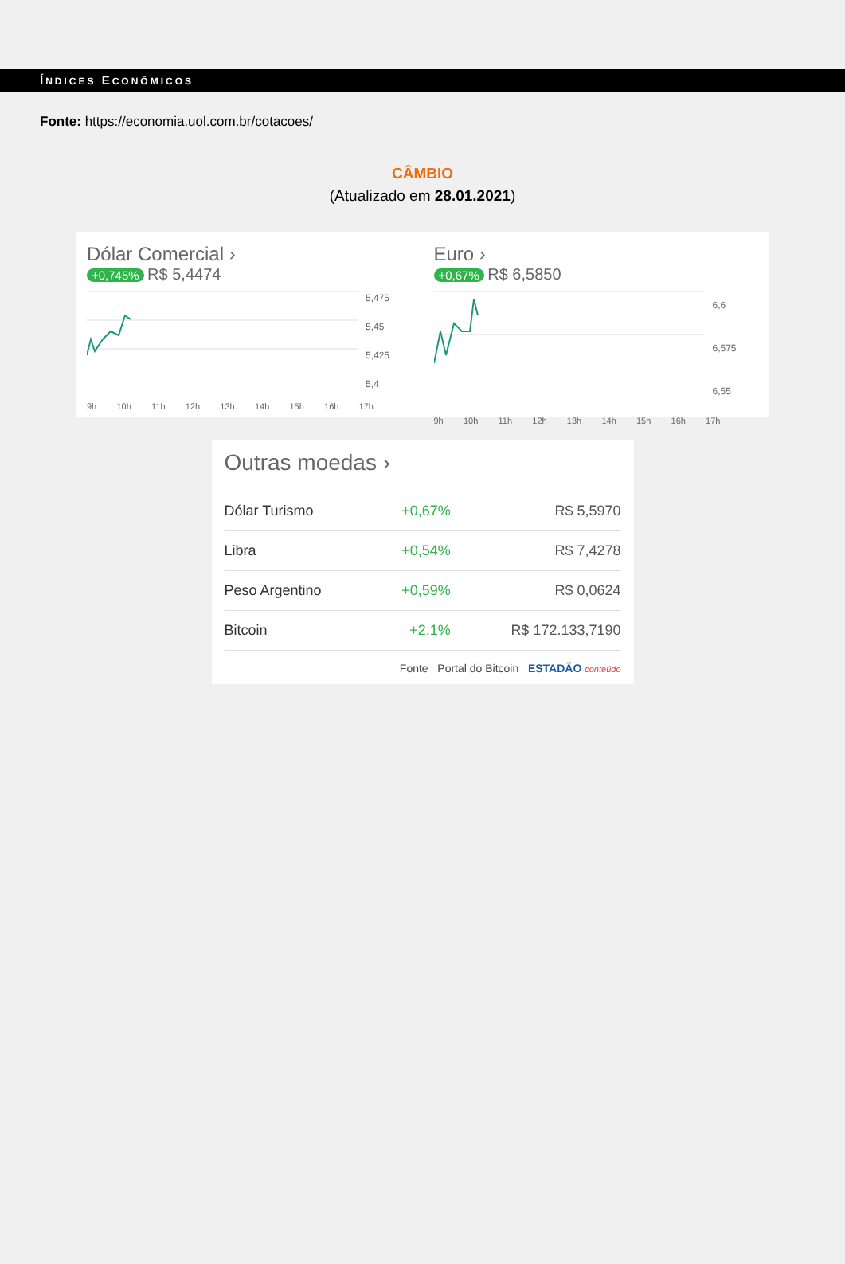ÍNDICES ECONÔMICOS
Fonte: https://economia.uol.com.br/cotacoes/
CÂMBIO
(Atualizado em 28.01.2021)
Dólar Comercial ›
+0,745% R$ 5,4474
5,475
5,45
5,425
5,4
9h 10h 11h 12h 13h 14h 15h 16h 17h
Euro ›
+0,67% R$ 6,5850
6,6
6,575
6,55
9h 10h 11h 12h 13h 14h 15h 16h 17h
Outras moedas ›
| Dólar Turismo | +0,67% | R$ 5,5970 |
| Libra | +0,54% | R$ 7,4278 |
| Peso Argentino | +0,59% | R$ 0,0624 |
| Bitcoin | +2,1% | R$ 172.133,7190 |
Fonte Portal do Bitcoin ESTADÃO conteúdo